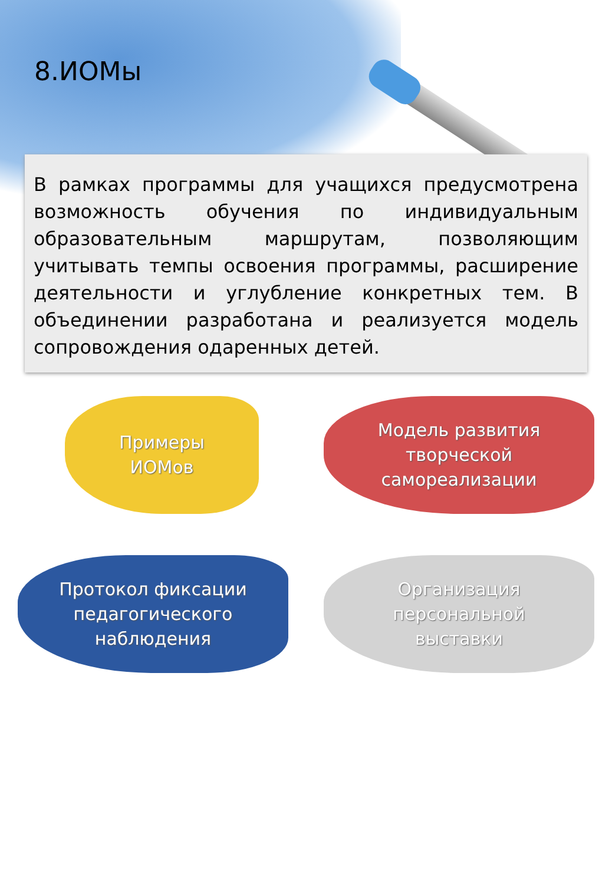8.ИОМы
В рамках программы для учащихся предусмотрена возможность обучения по индивидуальным образовательным маршрутам, позволяющим учитывать темпы освоения программы, расширение деятельности и углубление конкретных тем. В объединении разработана и реализуется модель сопровождения одаренных детей.
Примеры
ИОМов
Модель развития
творческой
самореализации
Протокол фиксации
педагогического
наблюдения
Организация
персональной
выставки